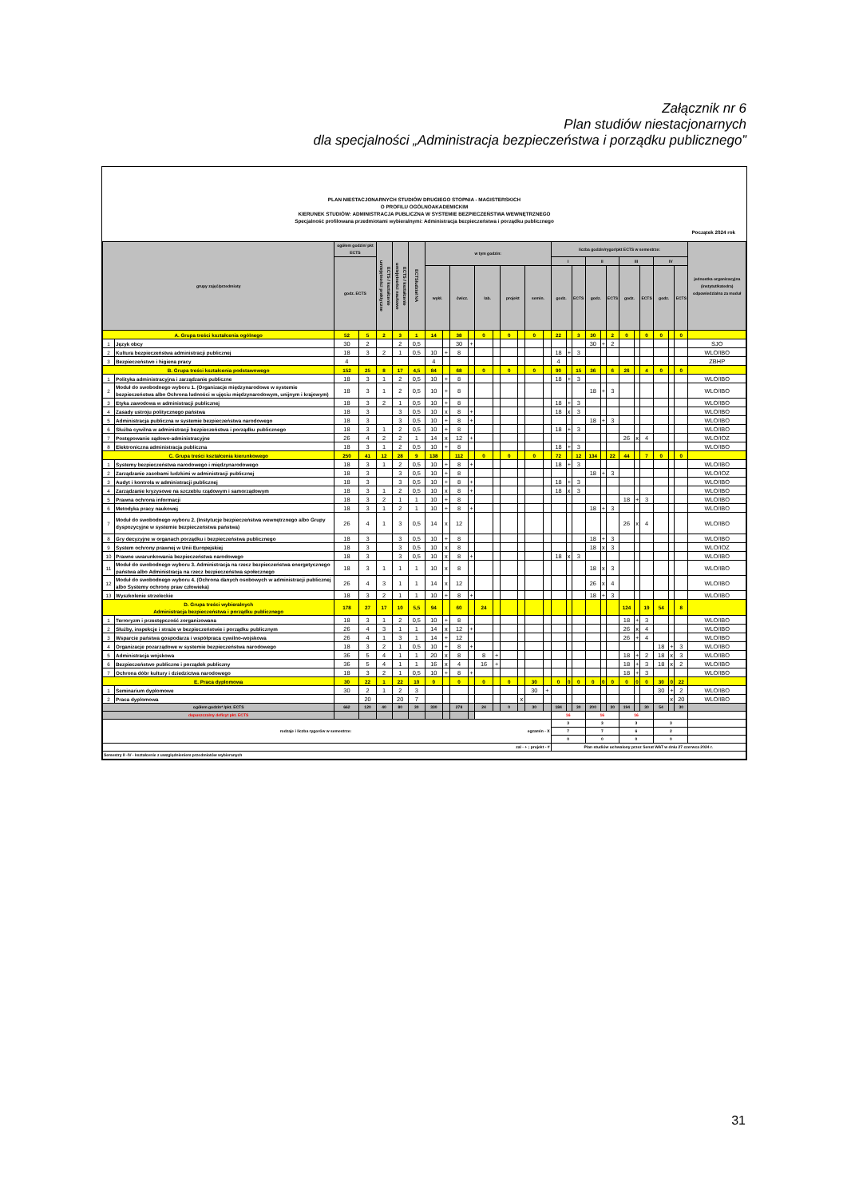Załącznik nr 6
Plan studiów niestacjonarnych
dla specjalności „Administracja bezpieczeństwa i porządku publicznego”
PLAN NIESTACJONARNYCH STUDIÓW DRUGIEGO STOPNIA - MAGISTERSKICH
O PROFILU OGÓLNOAKADEMICKIM
KIERUNEK STUDIÓW: ADMINISTRACJA PUBLICZNA W SYSTEMIE BEZPIECZEŃSTWA WEWNĘTRZNEGO
Specjalność profilowana przedmiotami wybieralnymi: Administracja bezpieczeństwa i porządku publicznego
Początek 2024 rok
| grupy zajęć/przedmioty | | ogółem godzin/ pkt ECTS | | ECTS / kształcenie umiejętności praktyczne | ECTS / kształcenie umiejętności naukowe | ECTS/udział NA | w tym godzin: | | | | | | | | | | liczba godzin/rygor/pkt ECTS w semestrze: | | | | | | | | | | | | jednostka organizacyjna (instytut/katedra) odpowiedzialna za moduł |
| --- | --- | --- | --- | --- | --- | --- | --- | --- | --- | --- | --- | --- | --- | --- | --- | --- | --- | --- | --- | --- | --- | --- | --- | --- | --- | --- | --- | --- | --- |
| | | godz. ECTS | | | | | | | | | | | | | | | I | | | II | | | III | | | IV | | | |
| | | | | | | | wykł. | | ćwicz. | | lab. | | projekt | | semin. | | godz. | | ECTS | godz. | | ECTS | godz. | | ECTS | godz. | | ECTS | |
| A. Grupa treści kształcenia ogólnego | | 52 | 5 | 2 | 3 | 1 | 14 | | 38 | | 0 | | 0 | | 0 | | 22 | | 3 | 30 | | 2 | 0 | | 0 | 0 | | 0 | |
| 1 | Język obcy | 30 | 2 | | 2 | 0,5 | | | 30 | + | | | | | | | | | | 30 | + | 2 | | | | | | | SJO |
| 2 | Kultura bezpieczeństwa administracji publicznej | 18 | 3 | 2 | 1 | 0,5 | 10 | + | 8 | | | | | | | | 18 | + | 3 | | | | | | | | | | WLO/IBO |
| 3 | Bezpieczeństwo i higiena pracy | 4 | | | | | 4 | | | | | | | | | | 4 | | | | | | | | | | | | ZBHP |
| B. Grupa treści kształcenia podstawowego | | 152 | 25 | 8 | 17 | 4,5 | 84 | | 68 | | 0 | | 0 | | 0 | | 90 | | 15 | 36 | | 6 | 26 | | 4 | 0 | | 0 | |
| 1 | Polityka administracyjna i zarządzanie publiczne | 18 | 3 | 1 | 2 | 0,5 | 10 | + | 8 | | | | | | | | 18 | + | 3 | | | | | | | | | | WLO/IBO |
| 2 | Moduł do swobodnego wyboru 1. (Organizacje międzynarodowe w systemie bezpieczeństwa albo Ochrona ludności w ujęciu międzynarodowym, unijnym i krajowym) | 18 | 3 | 1 | 2 | 0,5 | 10 | + | 8 | | | | | | | | | | | 18 | + | 3 | | | | | | | WLO/IBO |
| 3 | Etyka zawodowa w administracji publicznej | 18 | 3 | 2 | 1 | 0,5 | 10 | + | 8 | | | | | | | | 18 | + | 3 | | | | | | | | | | WLO/IBO |
| 4 | Zasady ustroju politycznego państwa | 18 | 3 | | 3 | 0,5 | 10 | x | 8 | + | | | | | | | 18 | x | 3 | | | | | | | | | | WLO/IBO |
| 5 | Administracja publiczna w systemie bezpieczeństwa narodowego | 18 | 3 | | 3 | 0,5 | 10 | + | 8 | + | | | | | | | | | | 18 | + | 3 | | | | | | | WLO/IBO |
| 6 | Służba cywilna w administracji bezpieczeństwa i porządku publicznego | 18 | 3 | 1 | 2 | 0,5 | 10 | + | 8 | | | | | | | | 18 | + | 3 | | | | | | | | | | WLO/IBO |
| 7 | Postępowanie sądowo-administracyjne | 26 | 4 | 2 | 2 | 1 | 14 | x | 12 | + | | | | | | | | | | | | | 26 | x | 4 | | | | WLO/IOZ |
| 8 | Elektroniczna administracja publiczna | 18 | 3 | 1 | 2 | 0,5 | 10 | + | 8 | | | | | | | | 18 | + | 3 | | | | | | | | | | WLO/IBO |
| C. Grupa treści kształcenia kierunkowego | | 250 | 41 | 12 | 28 | 9 | 138 | | 112 | | 0 | | 0 | | 0 | | 72 | | 12 | 134 | | 22 | 44 | | 7 | 0 | | 0 | |
| 1 | Systemy bezpieczeństwa narodowego i międzynarodowego | 18 | 3 | 1 | 2 | 0,5 | 10 | + | 8 | + | | | | | | | 18 | + | 3 | | | | | | | | | | WLO/IBO |
| 2 | Zarządzanie zasobami ludzkimi w administracji publicznej | 18 | 3 | | 3 | 0,5 | 10 | + | 8 | | | | | | | | | | | 18 | + | 3 | | | | | | | WLO/IOZ |
| 3 | Audyt i kontrola w administracji publicznej | 18 | 3 | | 3 | 0,5 | 10 | + | 8 | + | | | | | | | 18 | + | 3 | | | | | | | | | | WLO/IBO |
| 4 | Zarządzanie kryzysowe na szczeblu rządowym i samorządowym | 18 | 3 | 1 | 2 | 0,5 | 10 | x | 8 | + | | | | | | | 18 | x | 3 | | | | | | | | | | WLO/IBO |
| 5 | Prawna ochrona informacji | 18 | 3 | 2 | 1 | 1 | 10 | + | 8 | | | | | | | | | | | | | | 18 | + | 3 | | | | WLO/IBO |
| 6 | Metodyka pracy naukowej | 18 | 3 | 1 | 2 | 1 | 10 | + | 8 | + | | | | | | | | | | 18 | + | 3 | | | | | | | WLO/IBO |
| 7 | Moduł do swobodnego wyboru 2. (Instytucje bezpieczeństwa wewnętrznego albo Grupy dyspozycyjne w systemie bezpieczeństwa państwa) | 26 | 4 | 1 | 3 | 0,5 | 14 | x | 12 | | | | | | | | | | | | | | 26 | x | 4 | | | | WLO/IBO |
| 8 | Gry decyzyjne w organach porządku i bezpieczeństwa publicznego | 18 | 3 | | 3 | 0,5 | 10 | + | 8 | | | | | | | | | | | 18 | + | 3 | | | | | | | WLO/IBO |
| 9 | System ochrony prawnej w Unii Europejskiej | 18 | 3 | | 3 | 0,5 | 10 | x | 8 | | | | | | | | | | | 18 | x | 3 | | | | | | | WLO/IOZ |
| 10 | Prawne uwarunkowania bezpieczeństwa narodowego | 18 | 3 | | 3 | 0,5 | 10 | x | 8 | + | | | | | | | 18 | x | 3 | | | | | | | | | | WLO/IBO |
| 11 | Moduł do swobodnego wyboru 3. Administracja na rzecz bezpieczeństwa energetycznego państwa albo Administracja na rzecz bezpieczeństwa społecznego | 18 | 3 | 1 | 1 | 1 | 10 | x | 8 | | | | | | | | | | | 18 | x | 3 | | | | | | | WLO/IBO |
| 12 | Moduł do swobodnego wyboru 4. (Ochrona danych osobowych w administracji publicznej albo Systemy ochrony praw człowieka) | 26 | 4 | 3 | 1 | 1 | 14 | x | 12 | | | | | | | | | | | 26 | x | 4 | | | | | | | WLO/IBO |
| 13 | Wyszkolenie strzeleckie | 18 | 3 | 2 | 1 | 1 | 10 | + | 8 | + | | | | | | | | | | 18 | + | 3 | | | | | | | WLO/IBO |
| D. Grupa treści wybieralnych Administracja bezpieczeństwa i porządku publicznego | | 178 | 27 | 17 | 10 | 5,5 | 94 | | 60 | | 24 | | | | | | | | | | | | 124 | | 19 | 54 | | 8 | |
| 1 | Terroryzm i przestępczość zorganizowana | 18 | 3 | 1 | 2 | 0,5 | 10 | + | 8 | | | | | | | | | | | | | | 18 | + | 3 | | | | WLO/IBO |
| 2 | Służby, inspekcje i straże w bezpieczeństwie i porządku publicznym | 26 | 4 | 3 | 1 | 1 | 14 | x | 12 | + | | | | | | | | | | | | | 26 | x | 4 | | | | WLO/IBO |
| 3 | Wsparcie państwa gospodarza i współpraca cywilno-wojskowa | 26 | 4 | 1 | 3 | 1 | 14 | + | 12 | | | | | | | | | | | | | | 26 | + | 4 | | | | WLO/IBO |
| 4 | Organizacje pozarządowe w systemie bezpieczeństwa narodowego | 18 | 3 | 2 | 1 | 0,5 | 10 | + | 8 | + | | | | | | | | | | | | | | | | 18 | + | 3 | WLO/IBO |
| 5 | Administracja wojskowa | 36 | 5 | 4 | 1 | 1 | 20 | x | 8 | | 8 | + | | | | | | | | | | | 18 | + | 2 | 18 | x | 3 | WLO/IBO |
| 6 | Bezpieczeństwo publiczne i porządek publiczny | 36 | 5 | 4 | 1 | 1 | 16 | x | 4 | | 16 | + | | | | | | | | | | | 18 | + | 3 | 18 | x | 2 | WLO/IBO |
| 7 | Ochrona dóbr kultury i dziedzictwa narodowego | 18 | 3 | 2 | 1 | 0,5 | 10 | + | 8 | + | | | | | | | | | | | | | 18 | + | 3 | | | | WLO/IBO |
| E. Praca dyplomowa | | 30 | 22 | 1 | 22 | 10 | 0 | | 0 | | 0 | | 0 | | 30 | | 0 | 0 | 0 | 0 | 0 | 0 | 0 | 0 | 0 | 30 | 0 | 22 | |
| 1 | Seminarium dyplomowe | 30 | 2 | 1 | 2 | 3 | | | | | | | | | 30 | + | | | | | | | | | | 30 | + | 2 | WLO/IBO |
| 2 | Praca dyplomowa | | 20 | | 20 | 7 | | | | | | | | x | | | | | | | | | | | | | x | 20 | WLO/IBO |
| ogółem godzin* /pkt. ECTS | | 662 | 120 | 40 | 80 | 30 | 330 | | 278 | | 24 | | 0 | | 30 | | 184 | | 30 | 200 | | 30 | 194 | | 30 | 54 | | 30 | |
| dopuszczalny deficyt pkt. ECTS | | | | | | | | | | | | | | | | | 16 | | | 16 | | | 16 | | | | | | |
| rodzaje i liczba rygorów w semestrze: egzamin - X | | | | | | | | | | | | | | | | | 3 | | | 3 | | | 3 | | | 3 | | | |
| | | | | | | | | | | | | | | | | | 7 | | | 7 | | | 6 | | | 2 | | | |
| | | | | | | | | | | | | | | | | | 0 | | | 0 | | | 0 | | | 0 | | | |
| zal - + ; projekt - # | | | | | | | | | | | | | | | | | Plan studiów uchwalony przez Senat WAT w dniu 27 czerwca 2024 r. | | | | | | | | | | | | |
| Semestry II -IV - kształcenie z uwzględnieniem przedmiotów wybieranych | | | | | | | | | | | | | | | | | | | | | | | | | | | | | |
31